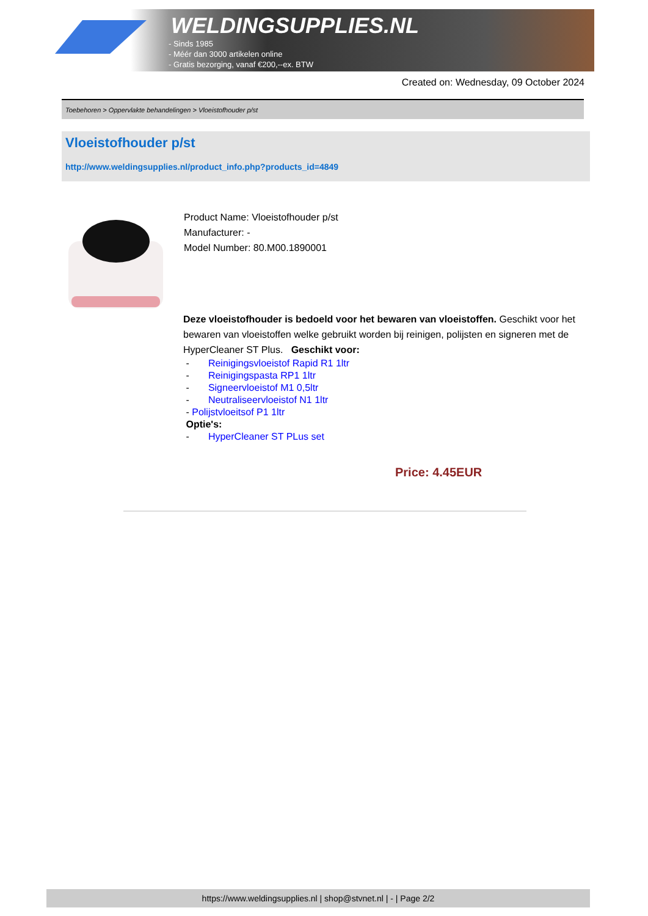WELDINGSUPPLIES.NL
- Sinds 1985
- Méér dan 3000 artikelen online
- Gratis bezorging, vanaf €200,--ex. BTW
Created on: Wednesday, 09 October 2024
Toebehoren > Oppervlakte behandelingen > Vloeistofhouder p/st
Vloeistofhouder p/st
http://www.weldingsupplies.nl/product_info.php?products_id=4849
Product Name: Vloeistofhouder p/st
Manufacturer: -
Model Number: 80.M00.1890001
Deze vloeistofhouder is bedoeld voor het bewaren van vloeistoffen. Geschikt voor het bewaren van vloeistoffen welke gebruikt worden bij reinigen, polijsten en signeren met de HyperCleaner ST Plus. Geschikt voor:
- Reinigingsvloeistof Rapid R1 1ltr
- Reinigingspasta RP1 1ltr
- Signeervloeistof M1 0,5ltr
- Neutraliseervloeistof N1 1ltr
- Polijstvloeitsof P1 1ltr
Optie's:
- HyperCleaner ST PLus set
Price: 4.45EUR
https://www.weldingsupplies.nl | shop@stvnet.nl | - | Page 2/2